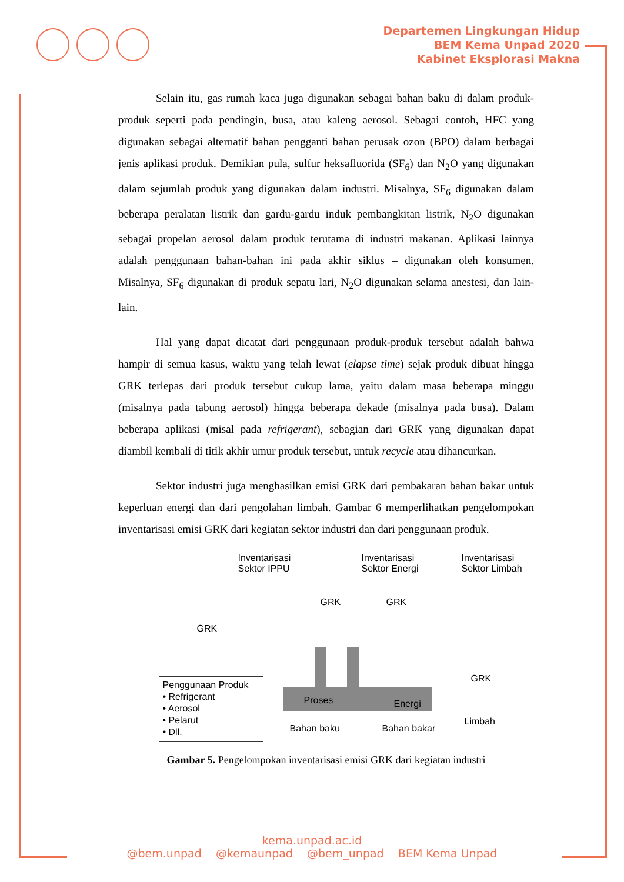Departemen Lingkungan Hidup
BEM Kema Unpad 2020
Kabinet Eksplorasi Makna
Selain itu, gas rumah kaca juga digunakan sebagai bahan baku di dalam produk-produk seperti pada pendingin, busa, atau kaleng aerosol. Sebagai contoh, HFC yang digunakan sebagai alternatif bahan pengganti bahan perusak ozon (BPO) dalam berbagai jenis aplikasi produk. Demikian pula, sulfur heksafluorida (SF<sub>6</sub>) dan N<sub>2</sub>O yang digunakan dalam sejumlah produk yang digunakan dalam industri. Misalnya, SF<sub>6</sub> digunakan dalam beberapa peralatan listrik dan gardu-gardu induk pembangkitan listrik, N<sub>2</sub>O digunakan sebagai propelan aerosol dalam produk terutama di industri makanan. Aplikasi lainnya adalah penggunaan bahan-bahan ini pada akhir siklus – digunakan oleh konsumen. Misalnya, SF<sub>6</sub> digunakan di produk sepatu lari, N<sub>2</sub>O digunakan selama anestesi, dan lain-lain.
Hal yang dapat dicatat dari penggunaan produk-produk tersebut adalah bahwa hampir di semua kasus, waktu yang telah lewat (elapse time) sejak produk dibuat hingga GRK terlepas dari produk tersebut cukup lama, yaitu dalam masa beberapa minggu (misalnya pada tabung aerosol) hingga beberapa dekade (misalnya pada busa). Dalam beberapa aplikasi (misal pada refrigerant), sebagian dari GRK yang digunakan dapat diambil kembali di titik akhir umur produk tersebut, untuk recycle atau dihancurkan.
Sektor industri juga menghasilkan emisi GRK dari pembakaran bahan bakar untuk keperluan energi dan dari pengolahan limbah. Gambar 6 memperlihatkan pengelompokan inventarisasi emisi GRK dari kegiatan sektor industri dan dari penggunaan produk.
Inventarisasi Sektor IPPU Inventarisasi Sektor Energi Inventarisasi Sektor Limbah
GRK GRK
GRK
GRK
Penggunaan Produk • Refrigerant • Aerosol • Pelarut • Dll.
Proses Energi
Limbah
Bahan baku Bahan bakar
Gambar 5. Pengelompokan inventarisasi emisi GRK dari kegiatan industri
kema.unpad.ac.id
@bem.unpad @kemaunpad @bem_unpad BEM Kema Unpad